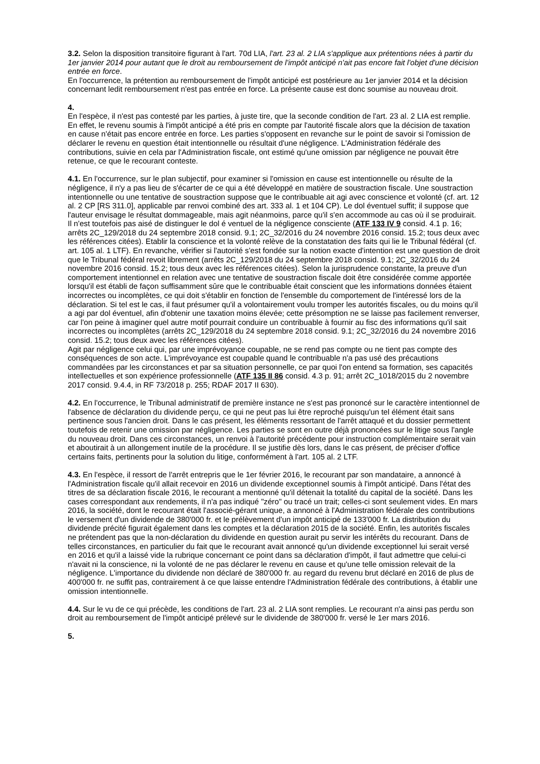3.2. Selon la disposition transitoire figurant à l'art. 70d LIA, l'art. 23 al. 2 LIA s'applique aux prétentions nées à partir du 1er janvier 2014 pour autant que le droit au remboursement de l'impôt anticipé n'ait pas encore fait l'objet d'une décision entrée en force.
En l'occurrence, la prétention au remboursement de l'impôt anticipé est postérieure au 1er janvier 2014 et la décision concernant ledit remboursement n'est pas entrée en force. La présente cause est donc soumise au nouveau droit.
4.
En l'espèce, il n'est pas contesté par les parties, à juste tire, que la seconde condition de l'art. 23 al. 2 LIA est remplie. En effet, le revenu soumis à l'impôt anticipé a été pris en compte par l'autorité fiscale alors que la décision de taxation en cause n'était pas encore entrée en force. Les parties s'opposent en revanche sur le point de savoir si l'omission de déclarer le revenu en question était intentionnelle ou résultait d'une négligence. L'Administration fédérale des contributions, suivie en cela par l'Administration fiscale, ont estimé qu'une omission par négligence ne pouvait être retenue, ce que le recourant conteste.
4.1. En l'occurrence, sur le plan subjectif, pour examiner si l'omission en cause est intentionnelle ou résulte de la négligence, il n'y a pas lieu de s'écarter de ce qui a été développé en matière de soustraction fiscale. Une soustraction intentionnelle ou une tentative de soustraction suppose que le contribuable ait agi avec conscience et volonté (cf. art. 12 al. 2 CP [RS 311.0], applicable par renvoi combiné des art. 333 al. 1 et 104 CP). Le dol éventuel suffit; il suppose que l'auteur envisage le résultat dommageable, mais agit néanmoins, parce qu'il s'en accommode au cas où il se produirait. Il n'est toutefois pas aisé de distinguer le dol é ventuel de la négligence consciente (ATF 133 IV 9 consid. 4.1 p. 16; arrêts 2C_129/2018 du 24 septembre 2018 consid. 9.1; 2C_32/2016 du 24 novembre 2016 consid. 15.2; tous deux avec les références citées). Etablir la conscience et la volonté relève de la constatation des faits qui lie le Tribunal fédéral (cf. art. 105 al. 1 LTF). En revanche, vérifier si l'autorité s'est fondée sur la notion exacte d'intention est une question de droit que le Tribunal fédéral revoit librement (arrêts 2C_129/2018 du 24 septembre 2018 consid. 9.1; 2C_32/2016 du 24 novembre 2016 consid. 15.2; tous deux avec les références citées). Selon la jurisprudence constante, la preuve d'un comportement intentionnel en relation avec une tentative de soustraction fiscale doit être considérée comme apportée lorsqu'il est établi de façon suffisamment sûre que le contribuable était conscient que les informations données étaient incorrectes ou incomplètes, ce qui doit s'établir en fonction de l'ensemble du comportement de l'intéressé lors de la déclaration. Si tel est le cas, il faut présumer qu'il a volontairement voulu tromper les autorités fiscales, ou du moins qu'il a agi par dol éventuel, afin d'obtenir une taxation moins élevée; cette présomption ne se laisse pas facilement renverser, car l'on peine à imaginer quel autre motif pourrait conduire un contribuable à fournir au fisc des informations qu'il sait incorrectes ou incomplètes (arrêts 2C_129/2018 du 24 septembre 2018 consid. 9.1; 2C_32/2016 du 24 novembre 2016 consid. 15.2; tous deux avec les références citées).
Agit par négligence celui qui, par une imprévoyance coupable, ne se rend pas compte ou ne tient pas compte des conséquences de son acte. L'imprévoyance est coupable quand le contribuable n'a pas usé des précautions commandées par les circonstances et par sa situation personnelle, ce par quoi l'on entend sa formation, ses capacités intellectuelles et son expérience professionnelle (ATF 135 II 86 consid. 4.3 p. 91; arrêt 2C_1018/2015 du 2 novembre 2017 consid. 9.4.4, in RF 73/2018 p. 255; RDAF 2017 II 630).
4.2. En l'occurrence, le Tribunal administratif de première instance ne s'est pas prononcé sur le caractère intentionnel de l'absence de déclaration du dividende perçu, ce qui ne peut pas lui être reproché puisqu'un tel élément était sans pertinence sous l'ancien droit. Dans le cas présent, les éléments ressortant de l'arrêt attaqué et du dossier permettent toutefois de retenir une omission par négligence. Les parties se sont en outre déjà prononcées sur le litige sous l'angle du nouveau droit. Dans ces circonstances, un renvoi à l'autorité précédente pour instruction complémentaire serait vain et aboutirait à un allongement inutile de la procédure. Il se justifie dès lors, dans le cas présent, de préciser d'office certains faits, pertinents pour la solution du litige, conformément à l'art. 105 al. 2 LTF.
4.3. En l'espèce, il ressort de l'arrêt entrepris que le 1er février 2016, le recourant par son mandataire, a annoncé à l'Administration fiscale qu'il allait recevoir en 2016 un dividende exceptionnel soumis à l'impôt anticipé. Dans l'état des titres de sa déclaration fiscale 2016, le recourant a mentionné qu'il détenait la totalité du capital de la société. Dans les cases correspondant aux rendements, il n'a pas indiqué "zéro" ou tracé un trait; celles-ci sont seulement vides. En mars 2016, la société, dont le recourant était l'associé-gérant unique, a annoncé à l'Administration fédérale des contributions le versement d'un dividende de 380'000 fr. et le prélèvement d'un impôt anticipé de 133'000 fr. La distribution du dividende précité figurait également dans les comptes et la déclaration 2015 de la société. Enfin, les autorités fiscales ne prétendent pas que la non-déclaration du dividende en question aurait pu servir les intérêts du recourant. Dans de telles circonstances, en particulier du fait que le recourant avait annoncé qu'un dividende exceptionnel lui serait versé en 2016 et qu'il a laissé vide la rubrique concernant ce point dans sa déclaration d'impôt, il faut admettre que celui-ci n'avait ni la conscience, ni la volonté de ne pas déclarer le revenu en cause et qu'une telle omission relevait de la négligence. L'importance du dividende non déclaré de 380'000 fr. au regard du revenu brut déclaré en 2016 de plus de 400'000 fr. ne suffit pas, contrairement à ce que laisse entendre l'Administration fédérale des contributions, à établir une omission intentionnelle.
4.4. Sur le vu de ce qui précède, les conditions de l'art. 23 al. 2 LIA sont remplies. Le recourant n'a ainsi pas perdu son droit au remboursement de l'impôt anticipé prélevé sur le dividende de 380'000 fr. versé le 1er mars 2016.
5.